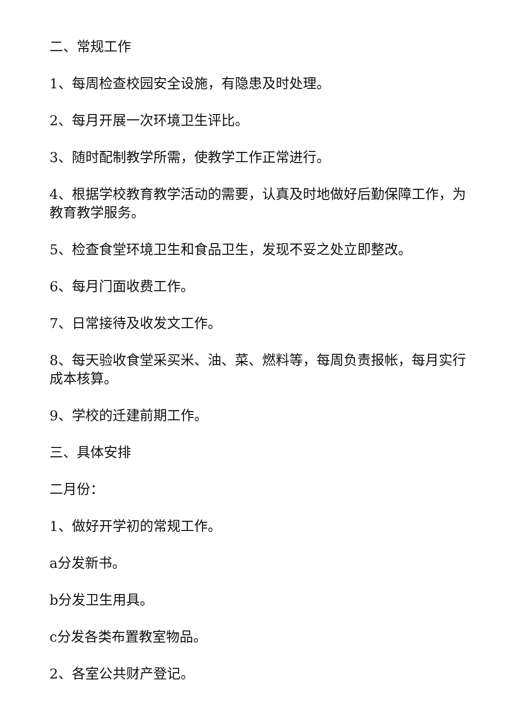二、常规工作
1、每周检查校园安全设施，有隐患及时处理。
2、每月开展一次环境卫生评比。
3、随时配制教学所需，使教学工作正常进行。
4、根据学校教育教学活动的需要，认真及时地做好后勤保障工作，为教育教学服务。
5、检查食堂环境卫生和食品卫生，发现不妥之处立即整改。
6、每月门面收费工作。
7、日常接待及收发文工作。
8、每天验收食堂采买米、油、菜、燃料等，每周负责报帐，每月实行成本核算。
9、学校的迁建前期工作。
三、具体安排
二月份：
1、做好开学初的常规工作。
a分发新书。
b分发卫生用具。
c分发各类布置教室物品。
2、各室公共财产登记。